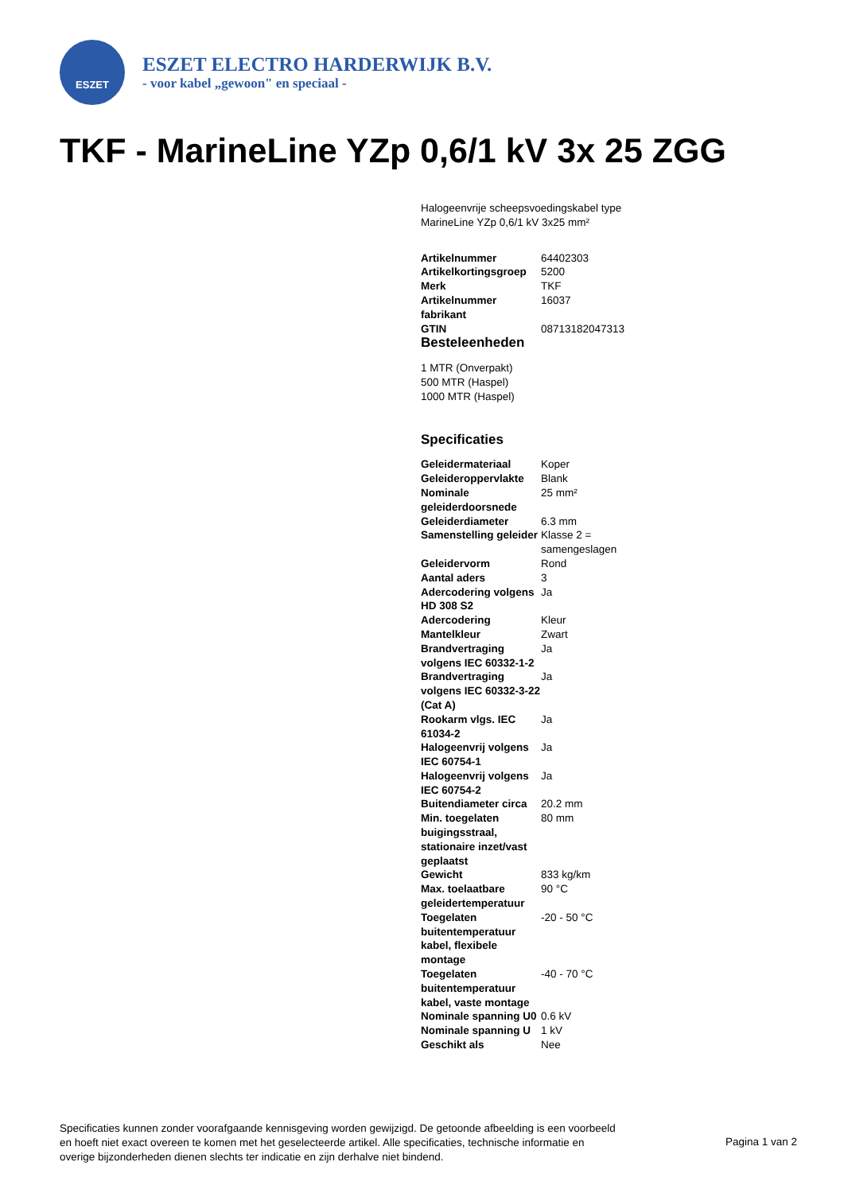ESZET
ESZET ELECTRO HARDERWIJK B.V.
- voor kabel „gewoon" en speciaal -
TKF - MarineLine YZp 0,6/1 kV 3x 25 ZGG
Halogeenvrije scheepsvoedingskabel type MarineLine YZp 0,6/1 kV 3x25 mm²
| Artikelnummer | 64402303 |
| Artikelkortingsgroep | 5200 |
| Merk | TKF |
| Artikelnummer fabrikant | 16037 |
| GTIN | 08713182047313 |
Besteleenheden
1 MTR (Onverpakt)
500 MTR (Haspel)
1000 MTR (Haspel)
Specificaties
| Geleidermateriaal | Koper |
| Geleideroppervlakte | Blank |
| Nominale geleiderdoorsnede | 25 mm² |
| Geleiderdiameter | 6.3 mm |
| Samenstelling geleider | Klasse 2 = samengeslagen |
| Geleidervorm | Rond |
| Aantal aders | 3 |
| Adercodering volgens HD 308 S2 | Ja |
| Adercodering | Kleur |
| Mantelkleur | Zwart |
| Brandvertraging volgens IEC 60332-1-2 | Ja |
| Brandvertraging volgens IEC 60332-3-22 (Cat A) | Ja |
| Rookarm vlgs. IEC 61034-2 | Ja |
| Halogeenvrij volgens IEC 60754-1 | Ja |
| Halogeenvrij volgens IEC 60754-2 | Ja |
| Buitendiameter circa | 20.2 mm |
| Min. toegelaten buigingsstraal, stationaire inzet/vast geplaatst | 80 mm |
| Gewicht | 833 kg/km |
| Max. toelaatbare geleidertemperatuur | 90 °C |
| Toegelaten buitentemperatuur kabel, flexibele montage | -20 - 50 °C |
| Toegelaten buitentemperatuur kabel, vaste montage | -40 - 70 °C |
| Nominale spanning U0 | 0.6 kV |
| Nominale spanning U | 1 kV |
| Geschikt als | Nee |
Specificaties kunnen zonder voorafgaande kennisgeving worden gewijzigd. De getoonde afbeelding is een voorbeeld en hoeft niet exact overeen te komen met het geselecteerde artikel. Alle specificaties, technische informatie en overige bijzonderheden dienen slechts ter indicatie en zijn derhalve niet bindend.
Pagina 1 van 2